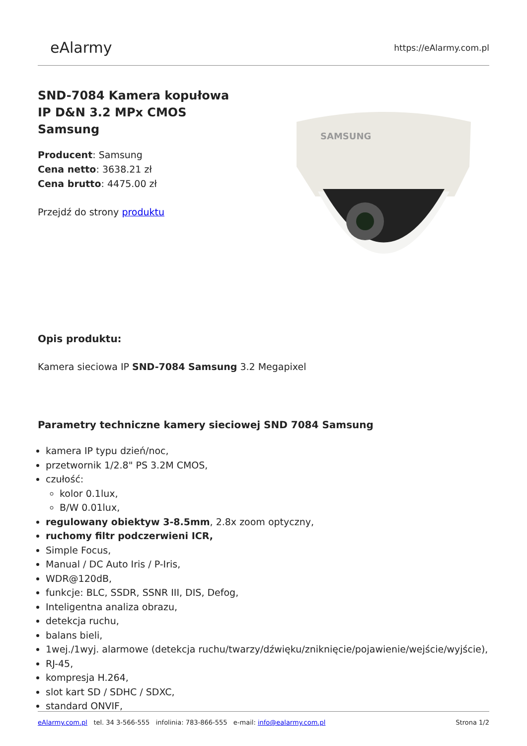eAlarmy
https://eAlarmy.com.pl
SND-7084 Kamera kopułowa IP D&N 3.2 MPx CMOS Samsung
Producent: Samsung
Cena netto: 3638.21 zł
Cena brutto: 4475.00 zł
Przejdź do strony produktu
Opis produktu:
Kamera sieciowa IP SND-7084 Samsung 3.2 Megapixel
Parametry techniczne kamery sieciowej SND 7084 Samsung
kamera IP typu dzień/noc,
przetwornik 1/2.8" PS 3.2M CMOS,
czułość:
kolor 0.1lux,
B/W 0.01lux,
regulowany obiektyw 3-8.5mm, 2.8x zoom optyczny,
ruchomy filtr podczerwieni ICR,
Simple Focus,
Manual / DC Auto Iris / P-Iris,
WDR@120dB,
funkcje: BLC, SSDR, SSNR III, DIS, Defog,
Inteligentna analiza obrazu,
detekcja ruchu,
balans bieli,
1wej./1wyj. alarmowe (detekcja ruchu/twarzy/dźwięku/zniknięcie/pojawienie/wejście/wyjście),
RJ-45,
kompresja H.264,
slot kart SD / SDHC / SDXC,
standard ONVIF,
SAMSUNG
eAlarmy.com.pl tel. 34 3-566-555 infolinia: 783-866-555 e-mail: info@ealarmy.com.pl
Strona 1/2